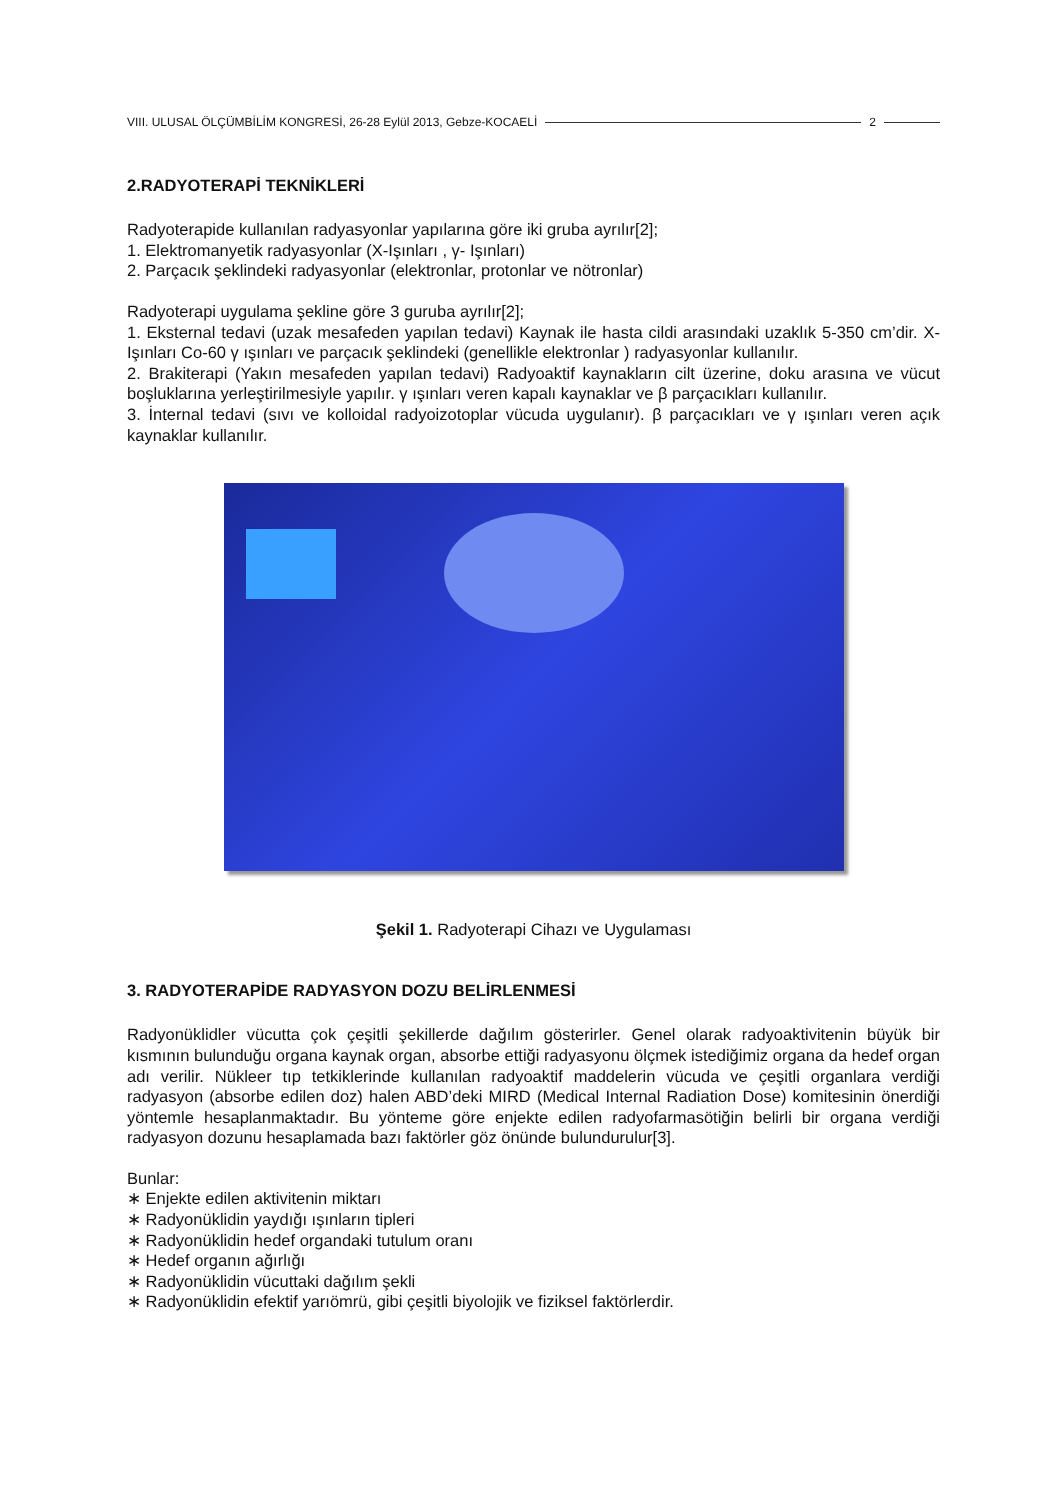VIII. ULUSAL ÖLÇÜMBİLİM KONGRESİ, 26-28 Eylül 2013, Gebze-KOCAELİ 2
2.RADYOTERAPİ TEKNİKLERİ
Radyoterapide kullanılan radyasyonlar yapılarına göre iki gruba ayrılır[2];
1. Elektromanyetik radyasyonlar (X-Işınları , γ- Işınları)
2. Parçacık şeklindeki radyasyonlar (elektronlar, protonlar ve nötronlar)
Radyoterapi uygulama şekline göre 3 guruba ayrılır[2];
1. Eksternal tedavi (uzak mesafeden yapılan tedavi) Kaynak ile hasta cildi arasındaki uzaklık 5-350 cm’dir. X-Işınları Co-60 γ ışınları ve parçacık şeklindeki (genellikle elektronlar ) radyasyonlar kullanılır.
2. Brakiterapi (Yakın mesafeden yapılan tedavi) Radyoaktif kaynakların cilt üzerine, doku arasına ve vücut boşluklarına yerleştirilmesiyle yapılır. γ ışınları veren kapalı kaynaklar ve β parçacıkları kullanılır.
3. İnternal tedavi (sıvı ve kolloidal radyoizotoplar vücuda uygulanır). β parçacıkları ve γ ışınları veren açık kaynaklar kullanılır.
Şekil 1. Radyoterapi Cihazı ve Uygulaması
3. RADYOTERAPİDE RADYASYON DOZU BELİRLENMESİ
Radyonüklidler vücutta çok çeşitli şekillerde dağılım gösterirler. Genel olarak radyoaktivitenin büyük bir kısmının bulunduğu organa kaynak organ, absorbe ettiği radyasyonu ölçmek istediğimiz organa da hedef organ adı verilir. Nükleer tıp tetkiklerinde kullanılan radyoaktif maddelerin vücuda ve çeşitli organlara verdiği radyasyon (absorbe edilen doz) halen ABD’deki MIRD (Medical Internal Radiation Dose) komitesinin önerdiği yöntemle hesaplanmaktadır. Bu yönteme göre enjekte edilen radyofarmasötiğin belirli bir organa verdiği radyasyon dozunu hesaplamada bazı faktörler göz önünde bulundurulur[3].
Bunlar:
∗ Enjekte edilen aktivitenin miktarı
∗ Radyonüklidin yaydığı ışınların tipleri
∗ Radyonüklidin hedef organdaki tutulum oranı
∗ Hedef organın ağırlığı
∗ Radyonüklidin vücuttaki dağılım şekli
∗ Radyonüklidin efektif yarıömrü, gibi çeşitli biyolojik ve fiziksel faktörlerdir.